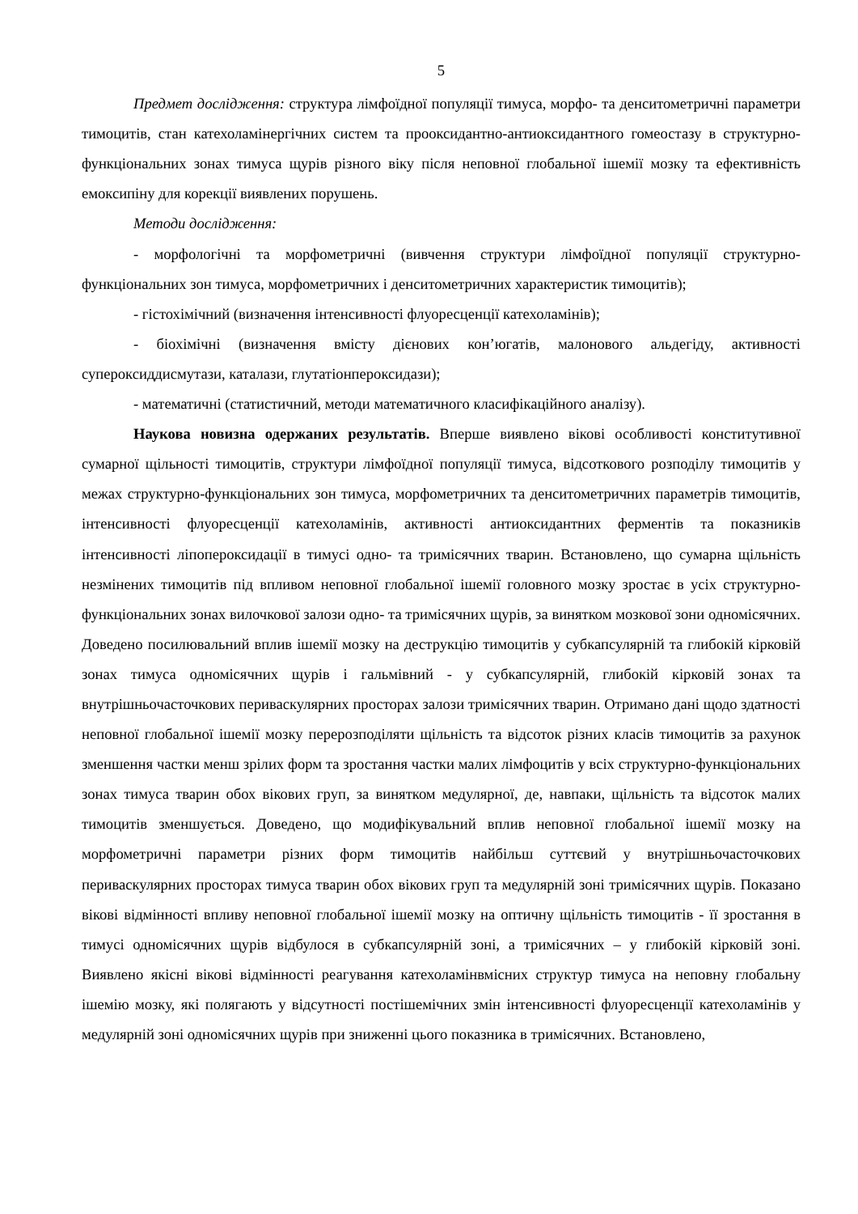5
Предмет дослідження: структура лімфоїдної популяції тимуса, морфо- та денситометричні параметри тимоцитів, стан катехоламінергічних систем та прооксидантно-антиоксидантного гомеостазу в структурно-функціональних зонах тимуса щурів різного віку після неповної глобальної ішемії мозку та ефективність емоксипіну для корекції виявлених порушень.
Методи дослідження:
- морфологічні та морфометричні (вивчення структури лімфоїдної популяції структурно-функціональних зон тимуса, морфометричних і денситометричних характеристик тимоцитів);
- гістохімічний (визначення інтенсивності флуоресценції катехоламінів);
- біохімічні (визначення вмісту дієнових кон’югатів, малонового альдегіду, активності супероксиддисмутази, каталази, глутатіонпероксидази);
- математичні (статистичний, методи математичного класифікаційного аналізу).
Наукова новизна одержаних результатів. Вперше виявлено вікові особливості конститутивної сумарної щільності тимоцитів, структури лімфоїдної популяції тимуса, відсоткового розподілу тимоцитів у межах структурно-функціональних зон тимуса, морфометричних та денситометричних параметрів тимоцитів, інтенсивності флуоресценції катехоламінів, активності антиоксидантних ферментів та показників інтенсивності ліпопероксидації в тимусі одно- та тримісячних тварин. Встановлено, що сумарна щільність незмінених тимоцитів під впливом неповної глобальної ішемії головного мозку зростає в усіх структурно-функціональних зонах вилочкової залози одно- та тримісячних щурів, за винятком мозкової зони одномісячних. Доведено посилювальний вплив ішемії мозку на деструкцію тимоцитів у субкапсулярній та глибокій кірковій зонах тимуса одномісячних щурів і гальмівний - у субкапсулярній, глибокій кірковій зонах та внутрішньочасточкових периваскулярних просторах залози тримісячних тварин. Отримано дані щодо здатності неповної глобальної ішемії мозку перерозподіляти щільність та відсоток різних класів тимоцитів за рахунок зменшення частки менш зрілих форм та зростання частки малих лімфоцитів у всіх структурно-функціональних зонах тимуса тварин обох вікових груп, за винятком медулярної, де, навпаки, щільність та відсоток малих тимоцитів зменшується. Доведено, що модифікувальний вплив неповної глобальної ішемії мозку на морфометричні параметри різних форм тимоцитів найбільш суттєвий у внутрішньочасточкових периваскулярних просторах тимуса тварин обох вікових груп та медулярній зоні тримісячних щурів. Показано вікові відмінності впливу неповної глобальної ішемії мозку на оптичну щільність тимоцитів - її зростання в тимусі одномісячних щурів відбулося в субкапсулярній зоні, а тримісячних – у глибокій кірковій зоні. Виявлено якісні вікові відмінності реагування катехоламінвмісних структур тимуса на неповну глобальну ішемію мозку, які полягають у відсутності постішемічних змін інтенсивності флуоресценції катехоламінів у медулярній зоні одномісячних щурів при зниженні цього показника в тримісячних. Встановлено,